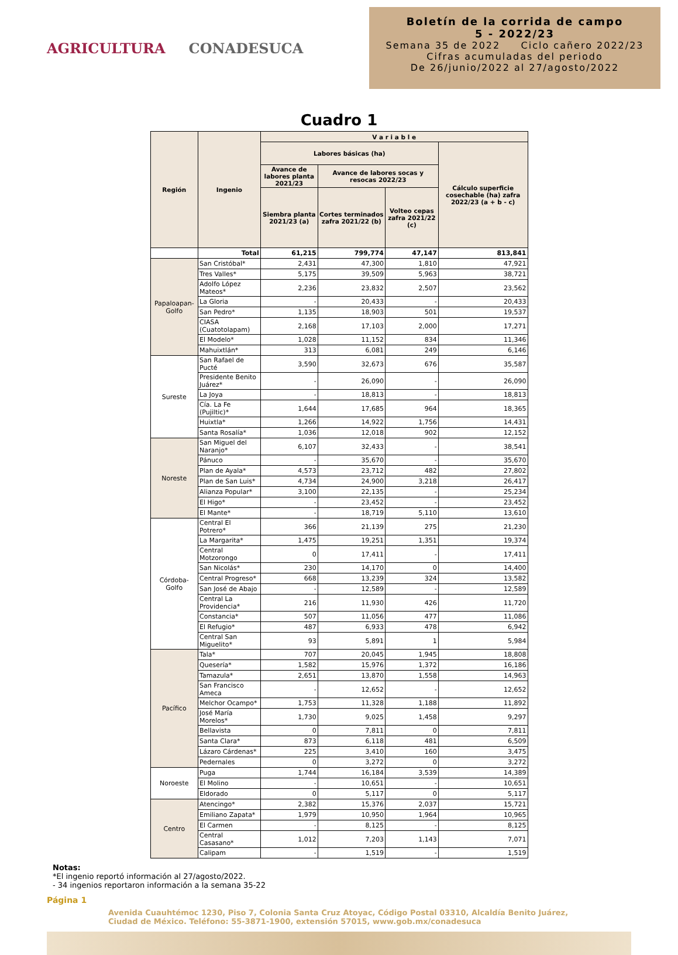AGRICULTURA CONADESUCA
Boletín de la corrida de campo
5 - 2022/23
Semana 35 de 2022 Ciclo cañero 2022/23
Cifras acumuladas del periodo
De 26/junio/2022 al 27/agosto/2022
Cuadro 1
| Región | Ingenio | V a r i a b l e | | | |
| --- | --- | --- | --- | --- | --- |
| | | Labores básicas (ha) | | | Cálculo superficie cosechable (ha) zafra 2022/23 (a + b - c) |
| | | Avance de labores planta 2021/23 | Avance de labores socas y resocas 2022/23 | | |
| | | Siembra planta 2021/23 (a) | Cortes terminados zafra 2021/22 (b) | Volteo cepas zafra 2021/22 (c) | |
| | Total | 61,215 | 799,774 | 47,147 | 813,841 |
| Papaloapan-Golfo | San Cristóbal* | 2,431 | 47,300 | 1,810 | 47,921 |
| | Tres Valles* | 5,175 | 39,509 | 5,963 | 38,721 |
| | Adolfo López Mateos* | 2,236 | 23,832 | 2,507 | 23,562 |
| | La Gloria | - | 20,433 | - | 20,433 |
| | San Pedro* | 1,135 | 18,903 | 501 | 19,537 |
| | CIASA (Cuatotolapam) | 2,168 | 17,103 | 2,000 | 17,271 |
| | El Modelo* | 1,028 | 11,152 | 834 | 11,346 |
| | Mahuixtlán* | 313 | 6,081 | 249 | 6,146 |
| Sureste | San Rafael de Pucté | 3,590 | 32,673 | 676 | 35,587 |
| | Presidente Benito Juárez* | - | 26,090 | - | 26,090 |
| | La Joya | - | 18,813 | - | 18,813 |
| | Cía. La Fe (Pujiltic)* | 1,644 | 17,685 | 964 | 18,365 |
| | Huixtla* | 1,266 | 14,922 | 1,756 | 14,431 |
| | Santa Rosalía* | 1,036 | 12,018 | 902 | 12,152 |
| Noreste | San Miguel del Naranjo* | 6,107 | 32,433 | - | 38,541 |
| | Pánuco | - | 35,670 | - | 35,670 |
| | Plan de Ayala* | 4,573 | 23,712 | 482 | 27,802 |
| | Plan de San Luis* | 4,734 | 24,900 | 3,218 | 26,417 |
| | Alianza Popular* | 3,100 | 22,135 | - | 25,234 |
| | El Higo* | - | 23,452 | - | 23,452 |
| | El Mante* | - | 18,719 | 5,110 | 13,610 |
| Córdoba-Golfo | Central El Potrero* | 366 | 21,139 | 275 | 21,230 |
| | La Margarita* | 1,475 | 19,251 | 1,351 | 19,374 |
| | Central Motzorongo | 0 | 17,411 | - | 17,411 |
| | San Nicolás* | 230 | 14,170 | 0 | 14,400 |
| | Central Progreso* | 668 | 13,239 | 324 | 13,582 |
| | San José de Abajo | - | 12,589 | - | 12,589 |
| | Central La Providencia* | 216 | 11,930 | 426 | 11,720 |
| | Constancia* | 507 | 11,056 | 477 | 11,086 |
| | El Refugio* | 487 | 6,933 | 478 | 6,942 |
| | Central San Miguelito* | 93 | 5,891 | 1 | 5,984 |
| Pacífico | Tala* | 707 | 20,045 | 1,945 | 18,808 |
| | Quesería* | 1,582 | 15,976 | 1,372 | 16,186 |
| | Tamazula* | 2,651 | 13,870 | 1,558 | 14,963 |
| | San Francisco Ameca | - | 12,652 | - | 12,652 |
| | Melchor Ocampo* | 1,753 | 11,328 | 1,188 | 11,892 |
| | José María Morelos* | 1,730 | 9,025 | 1,458 | 9,297 |
| | Bellavista | 0 | 7,811 | 0 | 7,811 |
| | Santa Clara* | 873 | 6,118 | 481 | 6,509 |
| | Lázaro Cárdenas* | 225 | 3,410 | 160 | 3,475 |
| | Pedernales | 0 | 3,272 | 0 | 3,272 |
| Noroeste | Puga | 1,744 | 16,184 | 3,539 | 14,389 |
| | El Molino | - | 10,651 | - | 10,651 |
| | Eldorado | 0 | 5,117 | 0 | 5,117 |
| Centro | Atencingo* | 2,382 | 15,376 | 2,037 | 15,721 |
| | Emiliano Zapata* | 1,979 | 10,950 | 1,964 | 10,965 |
| | El Carmen | - | 8,125 | - | 8,125 |
| | Central Casasano* | 1,012 | 7,203 | 1,143 | 7,071 |
| | Calipam | - | 1,519 | - | 1,519 |
Notas:
*El ingenio reportó información al 27/agosto/2022.
- 34 ingenios reportaron información a la semana 35-22
Página 1
Avenida Cuauhtémoc 1230, Piso 7, Colonia Santa Cruz Atoyac, Código Postal 03310, Alcaldía Benito Juárez,
Ciudad de México. Teléfono: 55-3871-1900, extensión 57015, www.gob.mx/conadesuca